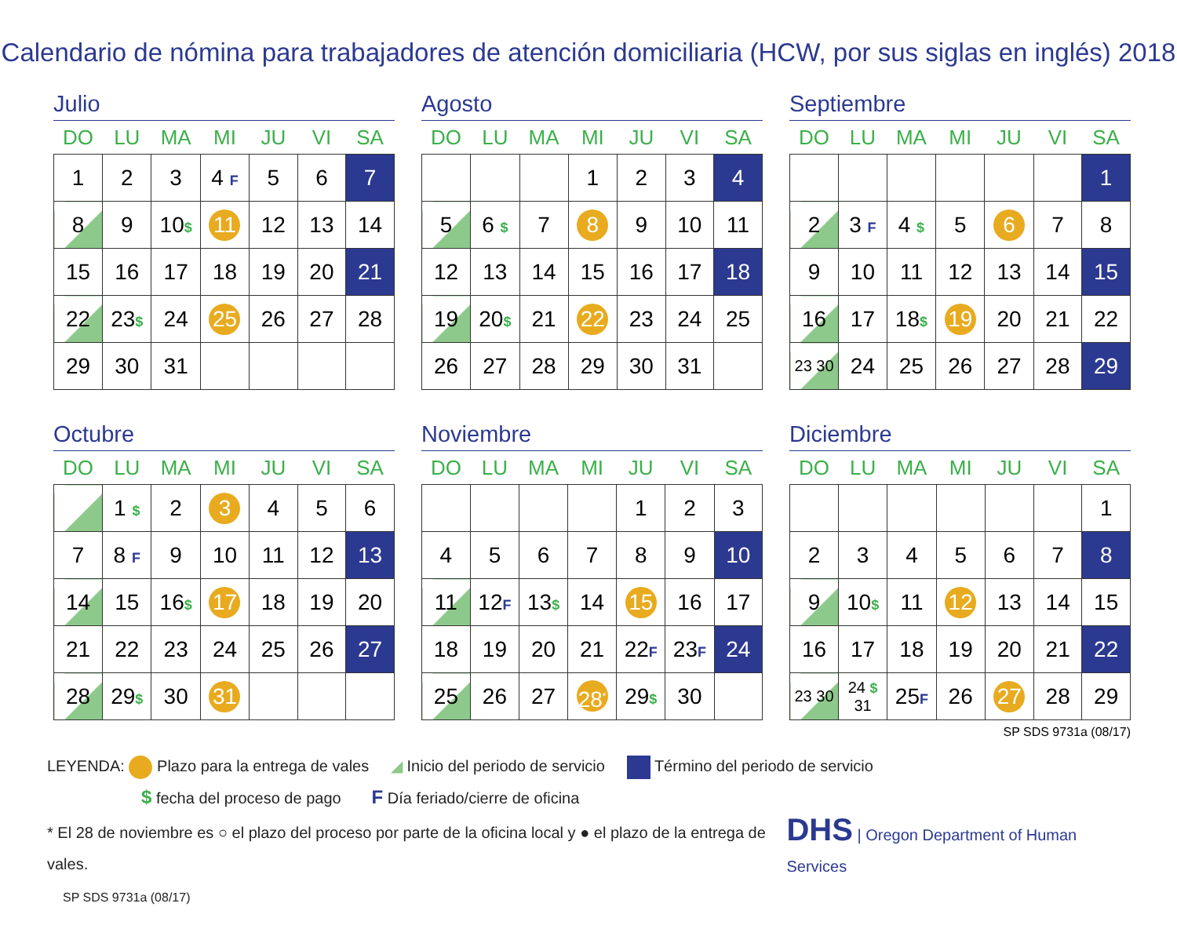Calendario de nómina para trabajadores de atención domiciliaria (HCW, por sus siglas en inglés) 2018
Julio
| DO | LU | MA | MI | JU | VI | SA |
| --- | --- | --- | --- | --- | --- | --- |
| 1 | 2 | 3 | 4 F | 5 | 6 | 7 |
| 8 | 9 | 10 $ | 11 | 12 | 13 | 14 |
| 15 | 16 | 17 | 18 | 19 | 20 | 21 |
| 22 | 23 $ | 24 | 25 | 26 | 27 | 28 |
| 29 | 30 | 31 | | | | |
Agosto
| DO | LU | MA | MI | JU | VI | SA |
| --- | --- | --- | --- | --- | --- | --- |
| | | | 1 | 2 | 3 | 4 |
| 5 | 6 $ | 7 | 8 | 9 | 10 | 11 |
| 12 | 13 | 14 | 15 | 16 | 17 | 18 |
| 19 | 20 $ | 21 | 22 | 23 | 24 | 25 |
| 26 | 27 | 28 | 29 | 30 | 31 | |
Septiembre
| DO | LU | MA | MI | JU | VI | SA |
| --- | --- | --- | --- | --- | --- | --- |
| | | | | | | 1 |
| 2 | 3 F | 4 $ | 5 | 6 | 7 | 8 |
| 9 | 10 | 11 | 12 | 13 | 14 | 15 |
| 16 | 17 | 18 $ | 19 | 20 | 21 | 22 |
| 23 30 | 24 | 25 | 26 | 27 | 28 | 29 |
Octubre
| DO | LU | MA | MI | JU | VI | SA |
| --- | --- | --- | --- | --- | --- | --- |
| | 1 $ | 2 | 3 | 4 | 5 | 6 |
| 7 | 8 F | 9 | 10 | 11 | 12 | 13 |
| 14 | 15 | 16 $ | 17 | 18 | 19 | 20 |
| 21 | 22 | 23 | 24 | 25 | 26 | 27 |
| 28 | 29 $ | 30 | 31 | | | |
Noviembre
| DO | LU | MA | MI | JU | VI | SA |
| --- | --- | --- | --- | --- | --- | --- |
| | | | | 1 | 2 | 3 |
| 4 | 5 | 6 | 7 | 8 | 9 | 10 |
| 11 | 12 F | 13 $ | 14 | 15 | 16 | 17 |
| 18 | 19 | 20 | 21 | 22 F | 23 F | 24 |
| 25 | 26 | 27 | 28<sup>*</sup> | 29 $ | 30 | |
Diciembre
| DO | LU | MA | MI | JU | VI | SA |
| --- | --- | --- | --- | --- | --- | --- |
| | | | | | | 1 |
| 2 | 3 | 4 | 5 | 6 | 7 | 8 |
| 9 | 10 $ | 11 | 12 | 13 | 14 | 15 |
| 16 | 17 | 18 | 19 | 20 | 21 | 22 |
| 23 30 | 24 $ 31 | 25 F | 26 | 27 | 28 | 29 |
SP SDS 9731a (08/17)
LEYENDA: Plazo para la entrega de vales ◢ Inicio del periodo de servicio Término del periodo de servicio
$ fecha del proceso de pago F Día feriado/cierre de oficina
* El 28 de noviembre es ○ el plazo del proceso por parte de la oficina local y ● el plazo de la entrega de vales. DHS | Oregon Department of Human Services
SP SDS 9731a (08/17)